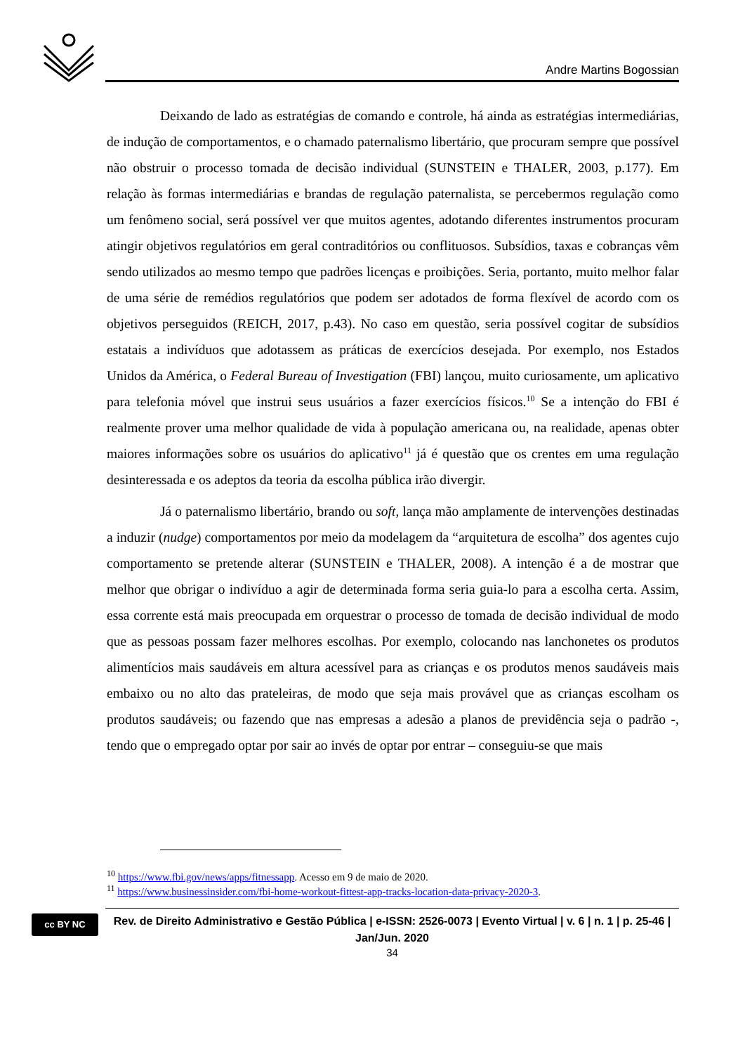Andre Martins Bogossian
Deixando de lado as estratégias de comando e controle, há ainda as estratégias intermediárias, de indução de comportamentos, e o chamado paternalismo libertário, que procuram sempre que possível não obstruir o processo tomada de decisão individual (SUNSTEIN e THALER, 2003, p.177). Em relação às formas intermediárias e brandas de regulação paternalista, se percebermos regulação como um fenômeno social, será possível ver que muitos agentes, adotando diferentes instrumentos procuram atingir objetivos regulatórios em geral contraditórios ou conflituosos. Subsídios, taxas e cobranças vêm sendo utilizados ao mesmo tempo que padrões licenças e proibições. Seria, portanto, muito melhor falar de uma série de remédios regulatórios que podem ser adotados de forma flexível de acordo com os objetivos perseguidos (REICH, 2017, p.43). No caso em questão, seria possível cogitar de subsídios estatais a indivíduos que adotassem as práticas de exercícios desejada. Por exemplo, nos Estados Unidos da América, o Federal Bureau of Investigation (FBI) lançou, muito curiosamente, um aplicativo para telefonia móvel que instrui seus usuários a fazer exercícios físicos.<sup>10</sup> Se a intenção do FBI é realmente prover uma melhor qualidade de vida à população americana ou, na realidade, apenas obter maiores informações sobre os usuários do aplicativo<sup>11</sup> já é questão que os crentes em uma regulação desinteressada e os adeptos da teoria da escolha pública irão divergir.
Já o paternalismo libertário, brando ou soft, lança mão amplamente de intervenções destinadas a induzir (nudge) comportamentos por meio da modelagem da “arquitetura de escolha” dos agentes cujo comportamento se pretende alterar (SUNSTEIN e THALER, 2008). A intenção é a de mostrar que melhor que obrigar o indivíduo a agir de determinada forma seria guia-lo para a escolha certa. Assim, essa corrente está mais preocupada em orquestrar o processo de tomada de decisão individual de modo que as pessoas possam fazer melhores escolhas. Por exemplo, colocando nas lanchonetes os produtos alimentícios mais saudáveis em altura acessível para as crianças e os produtos menos saudáveis mais embaixo ou no alto das prateleiras, de modo que seja mais provável que as crianças escolham os produtos saudáveis; ou fazendo que nas empresas a adesão a planos de previdência seja o padrão -, tendo que o empregado optar por sair ao invés de optar por entrar – conseguiu-se que mais
<sup>10</sup> https://www.fbi.gov/news/apps/fitnessapp. Acesso em 9 de maio de 2020.
<sup>11</sup> https://www.businessinsider.com/fbi-home-workout-fittest-app-tracks-location-data-privacy-2020-3.
cc BY NC
Rev. de Direito Administrativo e Gestão Pública | e-ISSN: 2526-0073 | Evento Virtual | v. 6 | n. 1 | p. 25-46 | Jan/Jun. 2020
34